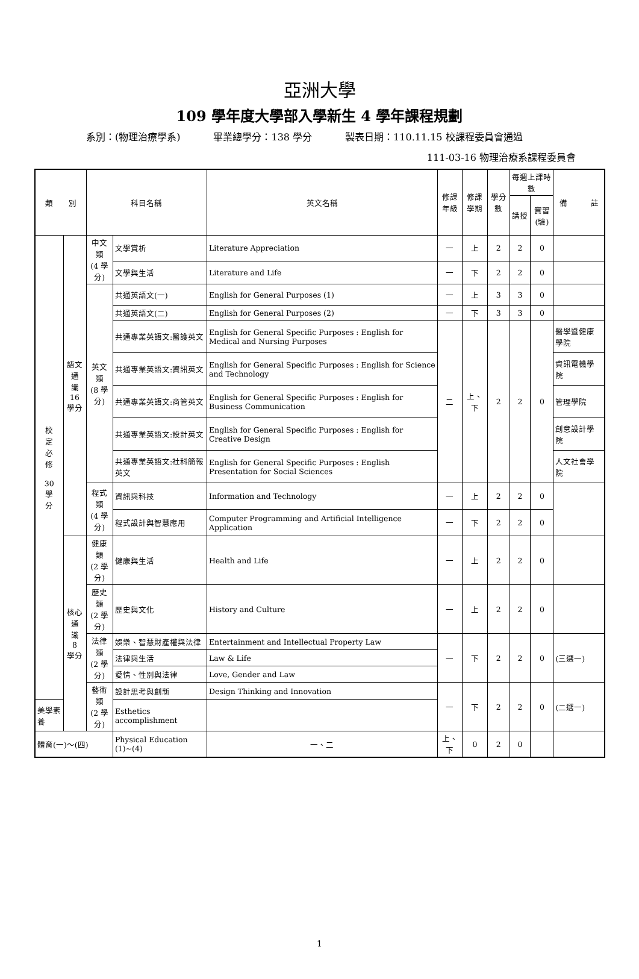亞洲大學
109 學年度大學部入學新生 4 學年課程規劃
系別：(物理治療學系) 畢業總學分：138 學分 製表日期：110.11.15 校課程委員會通過
111-03-16 物理治療系課程委員會
| 類 別 | | 科目名稱 | | 英文名稱 | 修課 年級 | 修課 學期 | 學分數 | 每週上課時數 | | 備 註 |
| --- | --- | --- | --- | --- | --- | --- | --- | --- | --- | --- |
| | | | | | | | | 講授 | 實習 (驗) | |
| 校 定 必 修 30 學 分 | 語文通 識 16 學分 | 中文類 (4 學分) | 文學賞析 | Literature Appreciation | 一 | 上 | 2 | 2 | 0 | |
| | | | 文學與生活 | Literature and Life | 一 | 下 | 2 | 2 | 0 | |
| | | 英文類 (8 學分) | 共通英語文(一) | English for General Purposes (1) | 一 | 上 | 3 | 3 | 0 | |
| | | | 共通英語文(二) | English for General Purposes (2) | 一 | 下 | 3 | 3 | 0 | |
| | | | 共通專業英語文:醫護英文 | English for General Specific Purposes : English for Medical and Nursing Purposes | 二 | 上、下 | 2 | 2 | 0 | 醫學暨健康學院 |
| | | | 共通專業英語文:資訊英文 | English for General Specific Purposes : English for Science and Technology | | | | | | 資訊電機學院 |
| | | | 共通專業英語文:商管英文 | English for General Specific Purposes : English for Business Communication | | | | | | 管理學院 |
| | | | 共通專業英語文:設計英文 | English for General Specific Purposes : English for Creative Design | | | | | | 創意設計學院 |
| | | | 共通專業英語文:社科簡報英文 | English for General Specific Purposes : English Presentation for Social Sciences | | | | | | 人文社會學院 |
| | | 程式類 (4 學分) | 資訊與科技 | Information and Technology | 一 | 上 | 2 | 2 | 0 | |
| | | | 程式設計與智慧應用 | Computer Programming and Artificial Intelligence Application | 一 | 下 | 2 | 2 | 0 | |
| | 核心通 識 8 學分 | 健康類 (2 學分) | 健康與生活 | Health and Life | 一 | 上 | 2 | 2 | 0 | |
| | | 歷史類 (2 學分) | 歷史與文化 | History and Culture | 一 | 上 | 2 | 2 | 0 | |
| | | 法律類 (2 學分) | 娛樂、智慧財產權與法律 | Entertainment and Intellectual Property Law | 一 | 下 | 2 | 2 | 0 | (三選一) |
| | | | 法律與生活 | Law & Life | | | | | | |
| | | | 愛情、性別與法律 | Love, Gender and Law | | | | | | |
| | | 藝術類 (2 學分) | 設計思考與創新 | Design Thinking and Innovation | 一 | 下 | 2 | 2 | 0 | (二選一) |
| 美學素養 | | | Esthetics accomplishment | | | | | | | |
| 體育(一)～(四) | | | Physical Education (1)~(4) | 一、二 | 上、下 | 0 | 2 | 0 | | |
1